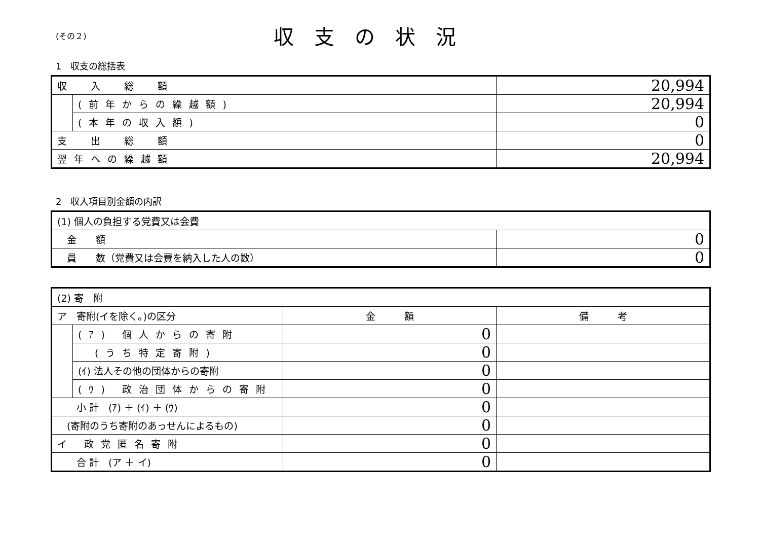(その２)
収支の状況
1　収支の総括表
| 収 入 総 額 | | 20,994 |
| | (前年からの繰越額) | 20,994 |
| | (本年の収入額) | 0 |
| 支 出 総 額 | | 0 |
| 翌年への繰越額 | | 20,994 |
2　収入項目別金額の内訳
| (1) 個人の負担する党費又は会費 | |
| 金 額 | 0 |
| 員 数（党費又は会費を納入した人の数） | 0 |
| (2) 寄 附 | | | |
| ア 寄附(イを除く。)の区分 | | 金 額 | 備 考 |
| | (ｱ) 個人からの寄附 | 0 | |
| | (うち特定寄附) | 0 | |
| | (ｲ) 法人その他の団体からの寄附 | 0 | |
| | (ｳ) 政治団体からの寄附 | 0 | |
| 小 計 (ｱ) ＋ (ｲ) ＋ (ｳ) | | 0 | |
| (寄附のうち寄附のあっせんによるもの) | | 0 | |
| イ 政党匿名寄附 | | 0 | |
| 合 計 (ア ＋ イ) | | 0 | |